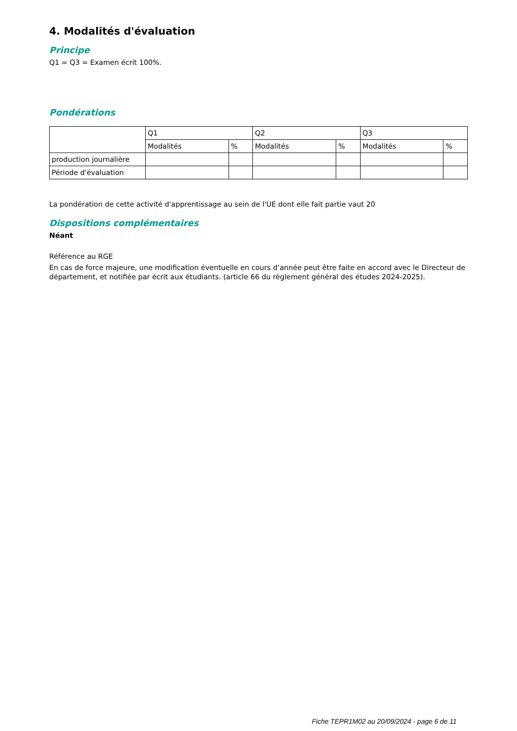4. Modalités d'évaluation
Principe
Q1 = Q3 = Examen écrit 100%.
Pondérations
| | Q1 | | Q2 | | Q3 | |
| | Modalités | % | Modalités | % | Modalités | % |
| production journalière | | | | | | |
| Période d'évaluation | | | | | | |
La pondération de cette activité d'apprentissage au sein de l'UE dont elle fait partie vaut 20
Dispositions complémentaires
Néant
Référence au RGE
En cas de force majeure, une modification éventuelle en cours d’année peut être faite en accord avec le Directeur de département, et notifiée par écrit aux étudiants. (article 66 du règlement général des études 2024-2025).
Fiche TEPR1M02 au 20/09/2024 - page 6 de 11